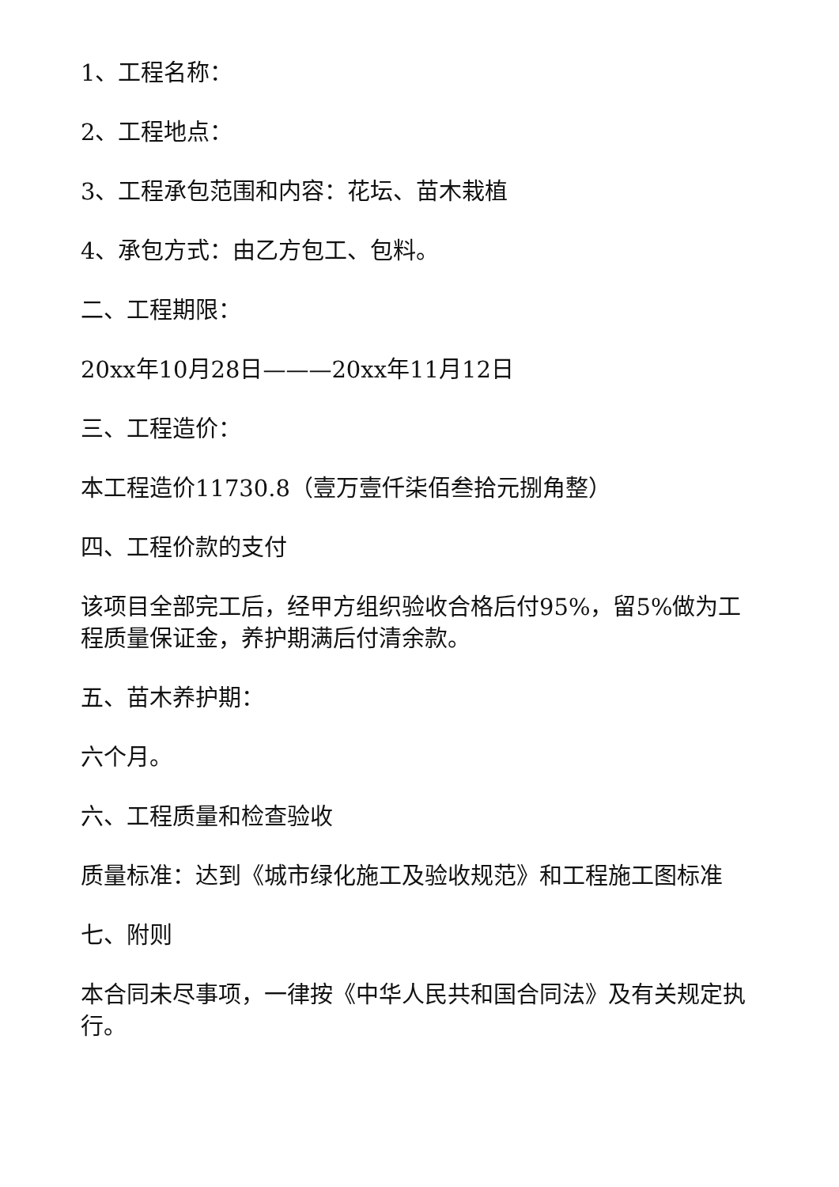1、工程名称：
2、工程地点：
3、工程承包范围和内容：花坛、苗木栽植
4、承包方式：由乙方包工、包料。
二、工程期限：
20xx年10月28日———20xx年11月12日
三、工程造价：
本工程造价11730.8（壹万壹仟柒佰叁拾元捌角整）
四、工程价款的支付
该项目全部完工后，经甲方组织验收合格后付95%，留5%做为工程质量保证金，养护期满后付清余款。
五、苗木养护期：
六个月。
六、工程质量和检查验收
质量标准：达到《城市绿化施工及验收规范》和工程施工图标准
七、附则
本合同未尽事项，一律按《中华人民共和国合同法》及有关规定执行。